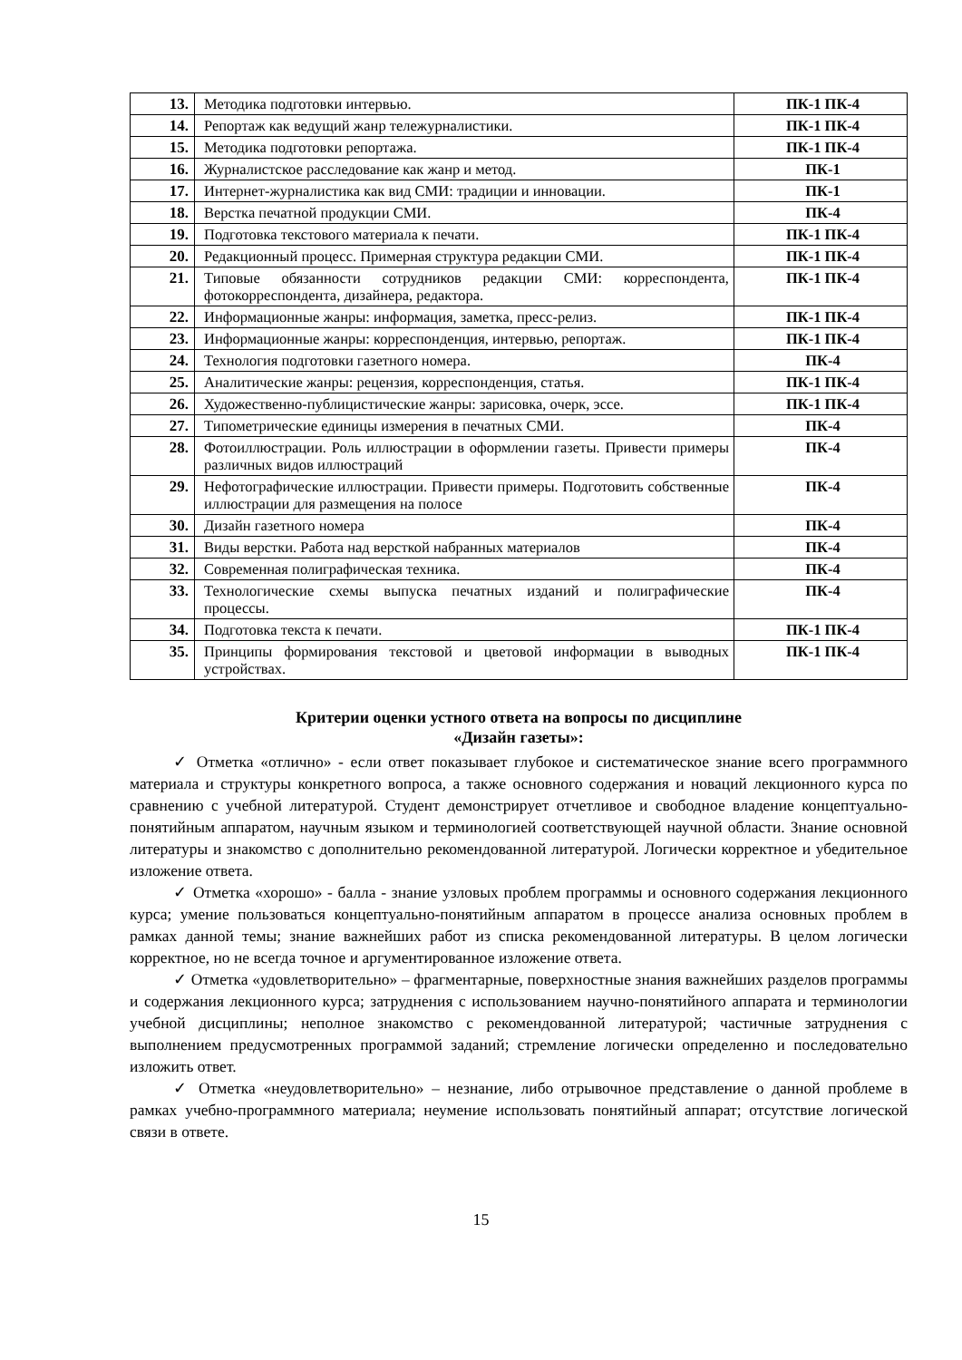| 13. | Методика подготовки интервью. | ПК-1 ПК-4 |
| 14. | Репортаж как ведущий жанр тележурналистики. | ПК-1 ПК-4 |
| 15. | Методика подготовки репортажа. | ПК-1 ПК-4 |
| 16. | Журналистское расследование как жанр и метод. | ПК-1 |
| 17. | Интернет-журналистика как вид СМИ: традиции и инновации. | ПК-1 |
| 18. | Верстка печатной продукции СМИ. | ПК-4 |
| 19. | Подготовка текстового материала к печати. | ПК-1 ПК-4 |
| 20. | Редакционный процесс. Примерная структура редакции СМИ. | ПК-1 ПК-4 |
| 21. | Типовые обязанности сотрудников редакции СМИ: корреспондента, фотокорреспондента, дизайнера, редактора. | ПК-1 ПК-4 |
| 22. | Информационные жанры: информация, заметка, пресс-релиз. | ПК-1 ПК-4 |
| 23. | Информационные жанры: корреспонденция, интервью, репортаж. | ПК-1 ПК-4 |
| 24. | Технология подготовки газетного номера. | ПК-4 |
| 25. | Аналитические жанры: рецензия, корреспонденция, статья. | ПК-1 ПК-4 |
| 26. | Художественно-публицистические жанры: зарисовка, очерк, эссе. | ПК-1 ПК-4 |
| 27. | Типометрические единицы измерения в печатных СМИ. | ПК-4 |
| 28. | Фотоиллюстрации. Роль иллюстрации в оформлении газеты. Привести примеры различных видов иллюстраций | ПК-4 |
| 29. | Нефотографические иллюстрации. Привести примеры. Подготовить собственные иллюстрации для размещения на полосе | ПК-4 |
| 30. | Дизайн газетного номера | ПК-4 |
| 31. | Виды верстки. Работа над версткой набранных материалов | ПК-4 |
| 32. | Современная полиграфическая техника. | ПК-4 |
| 33. | Технологические схемы выпуска печатных изданий и полиграфические процессы. | ПК-4 |
| 34. | Подготовка текста к печати. | ПК-1 ПК-4 |
| 35. | Принципы формирования текстовой и цветовой информации в выводных устройствах. | ПК-1 ПК-4 |
Критерии оценки устного ответа на вопросы по дисциплине
«Дизайн газеты»:
✓ Отметка «отлично» - если ответ показывает глубокое и систематическое знание всего программного материала и структуры конкретного вопроса, а также основного содержания и новаций лекционного курса по сравнению с учебной литературой. Студент демонстрирует отчетливое и свободное владение концептуально-понятийным аппаратом, научным языком и терминологией соответствующей научной области. Знание основной литературы и знакомство с дополнительно рекомендованной литературой. Логически корректное и убедительное изложение ответа.
✓ Отметка «хорошо» - балла - знание узловых проблем программы и основного содержания лекционного курса; умение пользоваться концептуально-понятийным аппаратом в процессе анализа основных проблем в рамках данной темы; знание важнейших работ из списка рекомендованной литературы. В целом логически корректное, но не всегда точное и аргументированное изложение ответа.
✓ Отметка «удовлетворительно» – фрагментарные, поверхностные знания важнейших разделов программы и содержания лекционного курса; затруднения с использованием научно-понятийного аппарата и терминологии учебной дисциплины; неполное знакомство с рекомендованной литературой; частичные затруднения с выполнением предусмотренных программой заданий; стремление логически определенно и последовательно изложить ответ.
✓ Отметка «неудовлетворительно» – незнание, либо отрывочное представление о данной проблеме в рамках учебно-программного материала; неумение использовать понятийный аппарат; отсутствие логической связи в ответе.
15